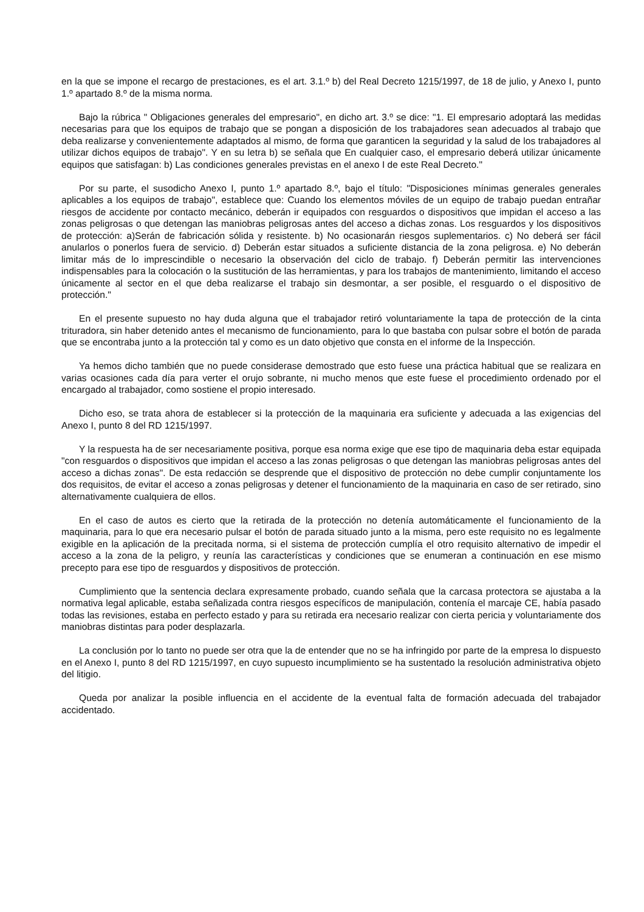en la que se impone el recargo de prestaciones, es el art. 3.1.º b) del Real Decreto 1215/1997, de 18 de julio, y Anexo I, punto 1.º apartado 8.º de la misma norma.
Bajo la rúbrica " Obligaciones generales del empresario", en dicho art. 3.º se dice: "1. El empresario adoptará las medidas necesarias para que los equipos de trabajo que se pongan a disposición de los trabajadores sean adecuados al trabajo que deba realizarse y convenientemente adaptados al mismo, de forma que garanticen la seguridad y la salud de los trabajadores al utilizar dichos equipos de trabajo". Y en su letra b) se señala que En cualquier caso, el empresario deberá utilizar únicamente equipos que satisfagan: b) Las condiciones generales previstas en el anexo I de este Real Decreto."
Por su parte, el susodicho Anexo I, punto 1.º apartado 8.º, bajo el título: "Disposiciones mínimas generales generales aplicables a los equipos de trabajo", establece que: Cuando los elementos móviles de un equipo de trabajo puedan entrañar riesgos de accidente por contacto mecánico, deberán ir equipados con resguardos o dispositivos que impidan el acceso a las zonas peligrosas o que detengan las maniobras peligrosas antes del acceso a dichas zonas. Los resguardos y los dispositivos de protección: a)Serán de fabricación sólida y resistente. b) No ocasionarán riesgos suplementarios. c) No deberá ser fácil anularlos o ponerlos fuera de servicio. d) Deberán estar situados a suficiente distancia de la zona peligrosa. e) No deberán limitar más de lo imprescindible o necesario la observación del ciclo de trabajo. f) Deberán permitir las intervenciones indispensables para la colocación o la sustitución de las herramientas, y para los trabajos de mantenimiento, limitando el acceso únicamente al sector en el que deba realizarse el trabajo sin desmontar, a ser posible, el resguardo o el dispositivo de protección."
En el presente supuesto no hay duda alguna que el trabajador retiró voluntariamente la tapa de protección de la cinta trituradora, sin haber detenido antes el mecanismo de funcionamiento, para lo que bastaba con pulsar sobre el botón de parada que se encontraba junto a la protección tal y como es un dato objetivo que consta en el informe de la Inspección.
Ya hemos dicho también que no puede considerase demostrado que esto fuese una práctica habitual que se realizara en varias ocasiones cada día para verter el orujo sobrante, ni mucho menos que este fuese el procedimiento ordenado por el encargado al trabajador, como sostiene el propio interesado.
Dicho eso, se trata ahora de establecer si la protección de la maquinaria era suficiente y adecuada a las exigencias del Anexo I, punto 8 del RD 1215/1997.
Y la respuesta ha de ser necesariamente positiva, porque esa norma exige que ese tipo de maquinaria deba estar equipada "con resguardos o dispositivos que impidan el acceso a las zonas peligrosas o que detengan las maniobras peligrosas antes del acceso a dichas zonas". De esta redacción se desprende que el dispositivo de protección no debe cumplir conjuntamente los dos requisitos, de evitar el acceso a zonas peligrosas y detener el funcionamiento de la maquinaria en caso de ser retirado, sino alternativamente cualquiera de ellos.
En el caso de autos es cierto que la retirada de la protección no detenía automáticamente el funcionamiento de la maquinaria, para lo que era necesario pulsar el botón de parada situado junto a la misma, pero este requisito no es legalmente exigible en la aplicación de la precitada norma, si el sistema de protección cumplía el otro requisito alternativo de impedir el acceso a la zona de la peligro, y reunía las características y condiciones que se enumeran a continuación en ese mismo precepto para ese tipo de resguardos y dispositivos de protección.
Cumplimiento que la sentencia declara expresamente probado, cuando señala que la carcasa protectora se ajustaba a la normativa legal aplicable, estaba señalizada contra riesgos específicos de manipulación, contenía el marcaje CE, había pasado todas las revisiones, estaba en perfecto estado y para su retirada era necesario realizar con cierta pericia y voluntariamente dos maniobras distintas para poder desplazarla.
La conclusión por lo tanto no puede ser otra que la de entender que no se ha infringido por parte de la empresa lo dispuesto en el Anexo I, punto 8 del RD 1215/1997, en cuyo supuesto incumplimiento se ha sustentado la resolución administrativa objeto del litigio.
Queda por analizar la posible influencia en el accidente de la eventual falta de formación adecuada del trabajador accidentado.